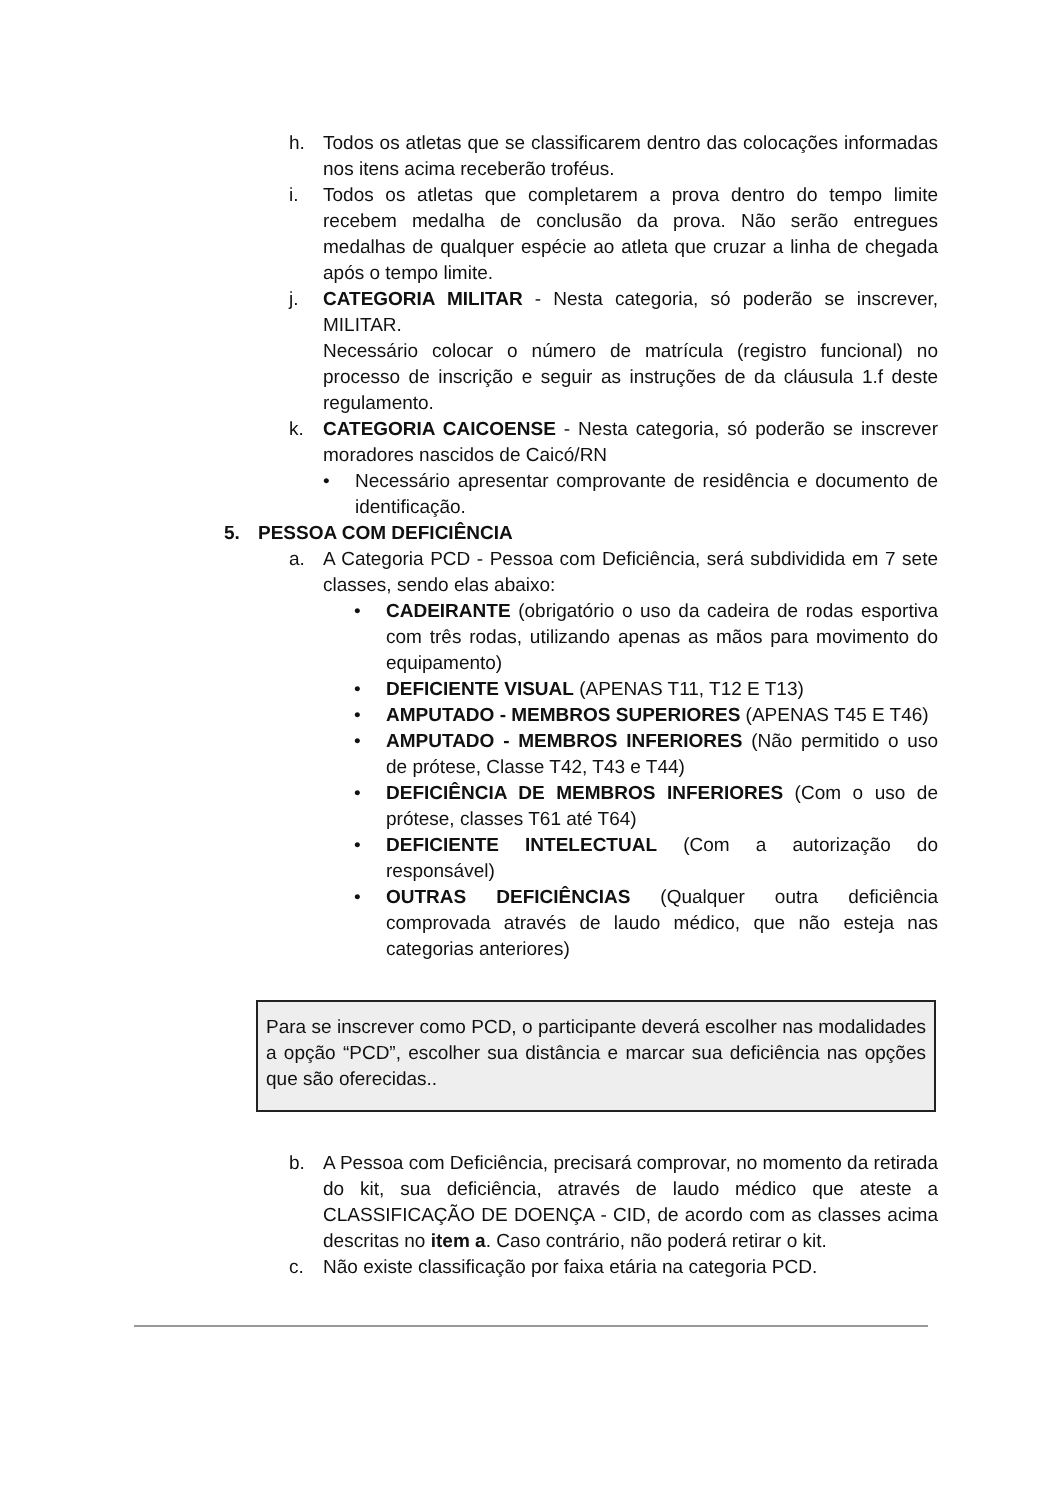h. Todos os atletas que se classificarem dentro das colocações informadas nos itens acima receberão troféus.
i. Todos os atletas que completarem a prova dentro do tempo limite recebem medalha de conclusão da prova. Não serão entregues medalhas de qualquer espécie ao atleta que cruzar a linha de chegada após o tempo limite.
j. CATEGORIA MILITAR - Nesta categoria, só poderão se inscrever, MILITAR.
Necessário colocar o número de matrícula (registro funcional) no processo de inscrição e seguir as instruções de da cláusula 1.f deste regulamento.
k. CATEGORIA CAICOENSE - Nesta categoria, só poderão se inscrever moradores nascidos de Caicó/RN
• Necessário apresentar comprovante de residência e documento de identificação.
5. PESSOA COM DEFICIÊNCIA
a. A Categoria PCD - Pessoa com Deficiência, será subdividida em 7 sete classes, sendo elas abaixo:
• CADEIRANTE (obrigatório o uso da cadeira de rodas esportiva com três rodas, utilizando apenas as mãos para movimento do equipamento)
• DEFICIENTE VISUAL (APENAS T11, T12 E T13)
• AMPUTADO - MEMBROS SUPERIORES (APENAS T45 E T46)
• AMPUTADO - MEMBROS INFERIORES (Não permitido o uso de prótese, Classe T42, T43 e T44)
• DEFICIÊNCIA DE MEMBROS INFERIORES (Com o uso de prótese, classes T61 até T64)
• DEFICIENTE INTELECTUAL (Com a autorização do responsável)
• OUTRAS DEFICIÊNCIAS (Qualquer outra deficiência comprovada através de laudo médico, que não esteja nas categorias anteriores)
Para se inscrever como PCD, o participante deverá escolher nas modalidades a opção “PCD”, escolher sua distância e marcar sua deficiência nas opções que são oferecidas..
b. A Pessoa com Deficiência, precisará comprovar, no momento da retirada do kit, sua deficiência, através de laudo médico que ateste a CLASSIFICAÇÃO DE DOENÇA - CID, de acordo com as classes acima descritas no item a. Caso contrário, não poderá retirar o kit.
c. Não existe classificação por faixa etária na categoria PCD.